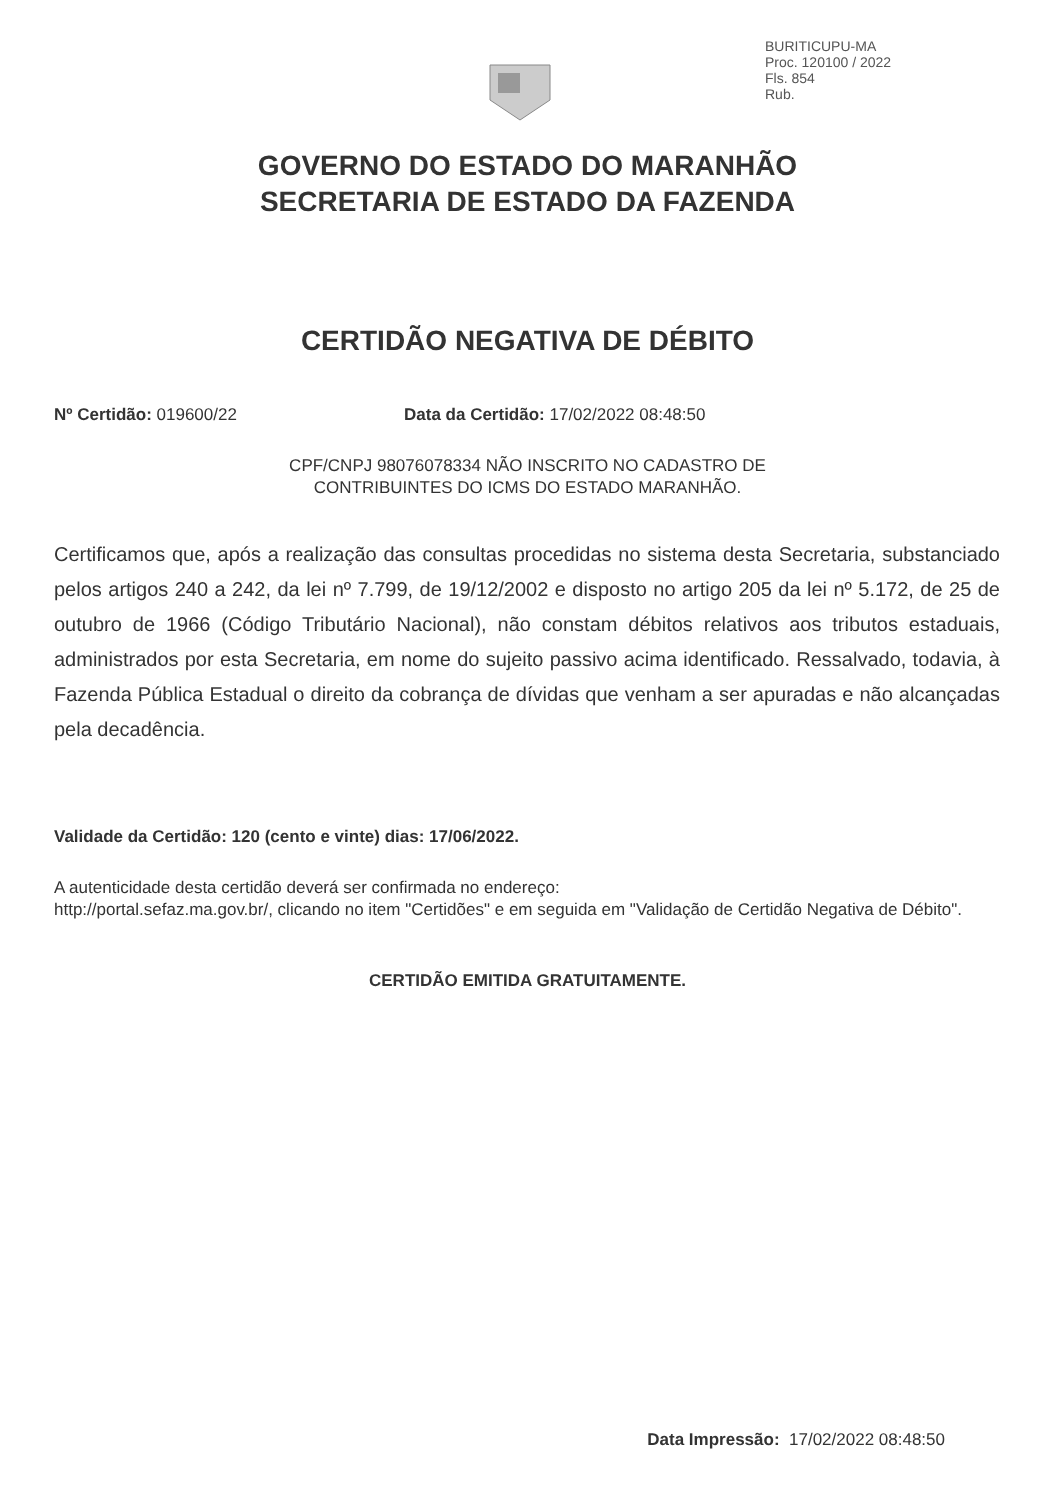BURITICUPU-MA
Proc. 120100 / 2022
Fls. 854
Rub.
GOVERNO DO ESTADO DO MARANHÃO
SECRETARIA DE ESTADO DA FAZENDA
CERTIDÃO NEGATIVA DE DÉBITO
Nº Certidão: 019600/22 Data da Certidão: 17/02/2022 08:48:50
CPF/CNPJ 98076078334 NÃO INSCRITO NO CADASTRO DE
CONTRIBUINTES DO ICMS DO ESTADO MARANHÃO.
Certificamos que, após a realização das consultas procedidas no sistema desta Secretaria, substanciado pelos artigos 240 a 242, da lei nº 7.799, de 19/12/2002 e disposto no artigo 205 da lei nº 5.172, de 25 de outubro de 1966 (Código Tributário Nacional), não constam débitos relativos aos tributos estaduais, administrados por esta Secretaria, em nome do sujeito passivo acima identificado. Ressalvado, todavia, à Fazenda Pública Estadual o direito da cobrança de dívidas que venham a ser apuradas e não alcançadas pela decadência.
Validade da Certidão: 120 (cento e vinte) dias: 17/06/2022.
A autenticidade desta certidão deverá ser confirmada no endereço:
http://portal.sefaz.ma.gov.br/, clicando no item "Certidões" e em seguida em "Validação de Certidão Negativa de Débito".
CERTIDÃO EMITIDA GRATUITAMENTE.
Data Impressão: 17/02/2022 08:48:50